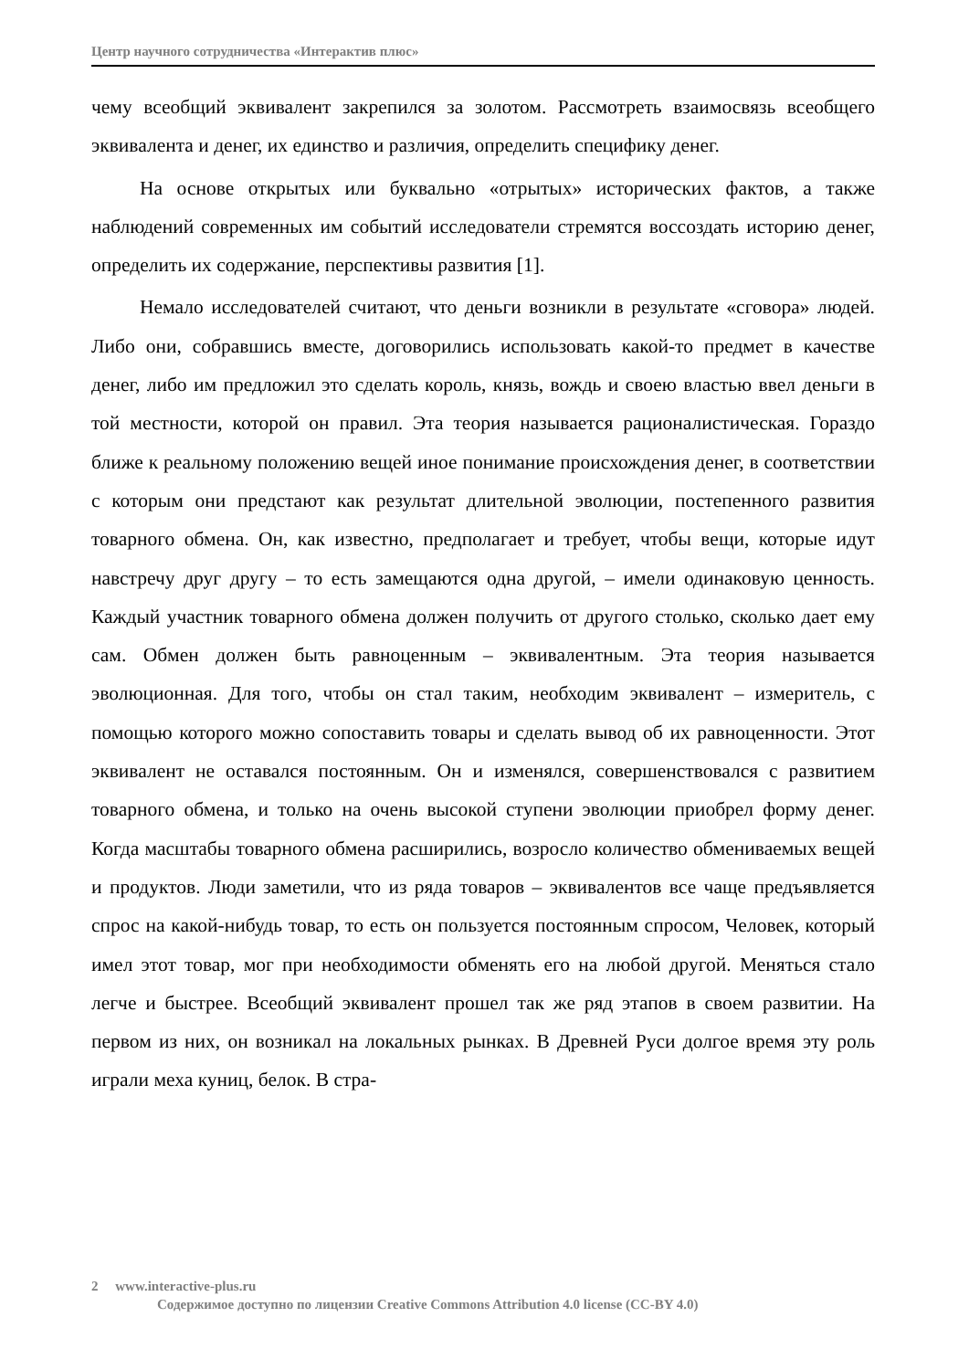Центр научного сотрудничества «Интерактив плюс»
чему всеобщий эквивалент закрепился за золотом. Рассмотреть взаимосвязь всеобщего эквивалента и денег, их единство и различия, определить специфику денег.
На основе открытых или буквально «отрытых» исторических фактов, а также наблюдений современных им событий исследователи стремятся воссоздать историю денег, определить их содержание, перспективы развития [1].
Немало исследователей считают, что деньги возникли в результате «сговора» людей. Либо они, собравшись вместе, договорились использовать какой-то предмет в качестве денег, либо им предложил это сделать король, князь, вождь и своею властью ввел деньги в той местности, которой он правил. Эта теория называется рационалистическая. Гораздо ближе к реальному положению вещей иное понимание происхождения денег, в соответствии с которым они предстают как результат длительной эволюции, постепенного развития товарного обмена. Он, как известно, предполагает и требует, чтобы вещи, которые идут навстречу друг другу – то есть замещаются одна другой, – имели одинаковую ценность. Каждый участник товарного обмена должен получить от другого столько, сколько дает ему сам. Обмен должен быть равноценным – эквивалентным. Эта теория называется эволюционная. Для того, чтобы он стал таким, необходим эквивалент – измеритель, с помощью которого можно сопоставить товары и сделать вывод об их равноценности. Этот эквивалент не оставался постоянным. Он и изменялся, совершенствовался с развитием товарного обмена, и только на очень высокой ступени эволюции приобрел форму денег. Когда масштабы товарного обмена расширились, возросло количество обмениваемых вещей и продуктов. Люди заметили, что из ряда товаров – эквивалентов все чаще предъявляется спрос на какой-нибудь товар, то есть он пользуется постоянным спросом, Человек, который имел этот товар, мог при необходимости обменять его на любой другой. Меняться стало легче и быстрее. Всеобщий эквивалент прошел так же ряд этапов в своем развитии. На первом из них, он возникал на локальных рынках. В Древней Руси долгое время эту роль играли меха куниц, белок. В стра-
2 www.interactive-plus.ru
Содержимое доступно по лицензии Creative Commons Attribution 4.0 license (CC-BY 4.0)